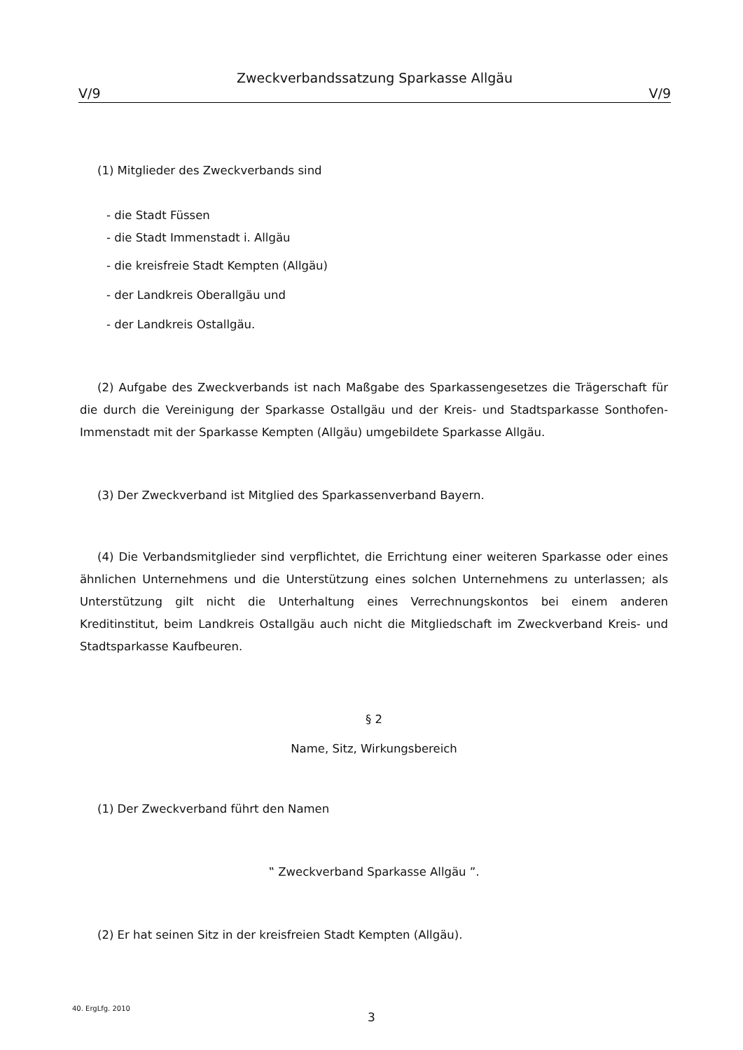Zweckverbandssatzung Sparkasse Allgäu
V/9 V/9
(1) Mitglieder des Zweckverbands sind
- die Stadt Füssen
- die Stadt Immenstadt i. Allgäu
- die kreisfreie Stadt Kempten (Allgäu)
- der Landkreis Oberallgäu und
- der Landkreis Ostallgäu.
(2) Aufgabe des Zweckverbands ist nach Maßgabe des Sparkassengesetzes die Trägerschaft für die durch die Vereinigung der Sparkasse Ostallgäu und der Kreis- und Stadtsparkasse Sonthofen-Immenstadt mit der Sparkasse Kempten (Allgäu) umgebildete Sparkasse Allgäu.
(3) Der Zweckverband ist Mitglied des Sparkassenverband Bayern.
(4) Die Verbandsmitglieder sind verpflichtet, die Errichtung einer weiteren Sparkasse oder eines ähnlichen Unternehmens und die Unterstützung eines solchen Unternehmens zu unterlassen; als Unterstützung gilt nicht die Unterhaltung eines Verrechnungskontos bei einem anderen Kreditinstitut, beim Landkreis Ostallgäu auch nicht die Mitgliedschaft im Zweckverband Kreis- und Stadtsparkasse Kaufbeuren.
§ 2
Name, Sitz, Wirkungsbereich
(1) Der Zweckverband führt den Namen
‟ Zweckverband Sparkasse Allgäu ”.
(2) Er hat seinen Sitz in der kreisfreien Stadt Kempten (Allgäu).
40. ErgLfg. 2010
3